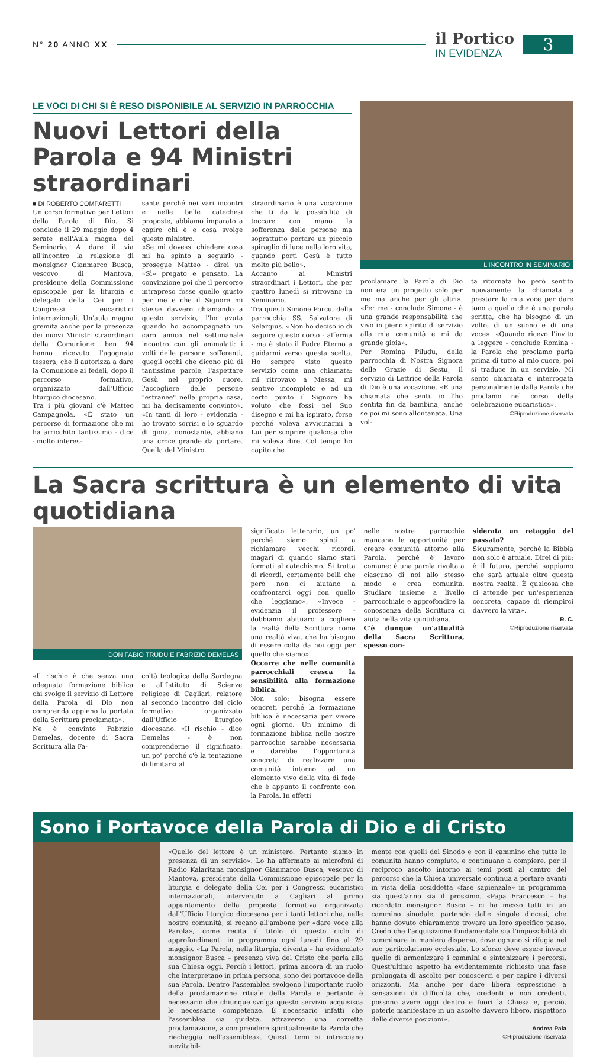N° 20 ANNO XX
il Portico
IN EVIDENZA
3
LE VOCI DI CHI SI È RESO DISPONIBILE AL SERVIZIO IN PARROCCHIA
Nuovi Lettori della Parola e 94 Ministri straordinari
■ DI ROBERTO COMPARETTI
Un corso formativo per Lettori della Parola di Dio. Si conclude il 29 maggio dopo 4 serate nell'Aula magna del Seminario. A dare il via all'incontro la relazione di monsignor Gianmarco Busca, vescovo di Mantova, presidente della Commissione episcopale per la liturgia e delegato della Cei per i Congressi eucaristici internazionali. Un'aula magna gremita anche per la presenza dei nuovi Ministri straordinari della Comunione: ben 94 hanno ricevuto l'agognata tessera, che li autorizza a dare la Comunione ai fedeli, dopo il percorso formativo, organizzato dall'Ufficio liturgico diocesano.
Tra i più giovani c'è Matteo Campagnola. «È stato un percorso di formazione che mi ha arricchito tantissimo - dice - molto interes-
sante perché nei vari incontri e nelle belle catechesi proposte, abbiamo imparato a capire chi è e cosa svolge questo ministro.
«Se mi dovessi chiedere cosa mi ha spinto a seguirlo - prosegue Matteo - direi un «Sì» pregato e pensato. La convinzione poi che il percorso intrapreso fosse quello giusto per me e che il Signore mi stesse davvero chiamando a questo servizio, l'ho avuta quando ho accompagnato un caro amico nel settimanale incontro con gli ammalati: i volti delle persone sofferenti, quegli occhi che dicono più di tantissime parole, l'aspettare Gesù nel proprio cuore, l'accogliere delle persone "estranee" nella propria casa, mi ha decisamente convinto». «In tanti di loro - evidenzia - ho trovato sorrisi e lo sguardo di gioia, nonostante, abbiano una croce grande da portare. Quella del Ministro
straordinario è una vocazione che ti da la possibilità di toccare con mano la sofferenza delle persone ma soprattutto portare un piccolo spiraglio di luce nella loro vita, quando porti Gesù è tutto molto più bello».
Accanto ai Ministri straordinari i Lettori, che per quattro lunedì si ritrovano in Seminario.
Tra questi Simone Porcu, della parrocchia SS. Salvatore di Selargius. «Non ho deciso io di seguire questo corso - afferma - ma è stato il Padre Eterno a guidarmi verso questa scelta. Ho sempre visto questo servizio come una chiamata: mi ritrovavo a Messa, mi sentivo incompleto e ad un certo punto il Signore ha voluto che fossi nel Suo disegno e mi ha ispirato, forse perché voleva avvicinarmi a Lui per scoprire qualcosa che mi voleva dire. Col tempo ho capito che
L'INCONTRO IN SEMINARIO
proclamare la Parola di Dio non era un progetto solo per me ma anche per gli altri». «Per me - conclude Simone - è una grande responsabilità che vivo in pieno spirito di servizio alla mia comunità e mi da grande gioia».
Per Romina Piludu, della parrocchia di Nostra Signora delle Grazie di Sestu, il servizio di Lettrice della Parola di Dio è una vocazione. «È una chiamata che senti, io l'ho sentita fin da bambina, anche se poi mi sono allontanata. Una vol-
ta ritornata ho però sentito nuovamente la chiamata a prestare la mia voce per dare tono a quella che è una parola scritta, che ha bisogno di un volto, di un suono e di una voce». «Quando ricevo l'invito a leggere - conclude Romina - la Parola che proclamo parla prima di tutto al mio cuore, poi si traduce in un servizio. Mi sento chiamata e interrogata personalmente dalla Parola che proclamo nel corso della celebrazione eucaristica».
©Riproduzione riservata
La Sacra scrittura è un elemento di vita quotidiana
DON FABIO TRUDU E FABRIZIO DEMELAS
«Il rischio è che senza una adeguata formazione biblica chi svolge il servizio di Lettore della Parola di Dio non comprenda appieno la portata della Scrittura proclamata».
Ne è convinto Fabrizio Demelas, docente di Sacra Scrittura alla Fa-
coltà teologica della Sardegna e all'Istituto di Scienze religiose di Cagliari, relatore al secondo incontro del ciclo formativo organizzato dall'Ufficio liturgico diocesano. «Il rischio - dice Demelas - è non comprenderne il significato: un po' perché c'è la tentazione di limitarsi al
significato letterario, un po' perché siamo spinti a richiamare vecchi ricordi, magari di quando siamo stati formati al catechismo. Si tratta di ricordi, certamente belli che però non ci aiutano a confrontarci oggi con quello che leggiamo». «Invece - evidenzia il professore - dobbiamo abituarci a cogliere la realtà della Scrittura come una realtà viva, che ha bisogno di essere colta da noi oggi per quello che siamo».
Occorre che nelle comunità parrocchiali cresca la sensibilità alla formazione biblica.
Non solo: bisogna essere concreti perché la formazione biblica è necessaria per vivere ogni giorno. Un minimo di formazione biblica nelle nostre parrocchie sarebbe necessaria e darebbe l'opportunità concreta di realizzare una comunità intorno ad un elemento vivo della vita di fede che è appunto il confronto con la Parola. In effetti
nelle nostre parrocchie mancano le opportunità per creare comunità attorno alla Parola, perché è lavoro comune: è una parola rivolta a ciascuno di noi allo stesso modo e crea comunità. Studiare insieme a livello parrocchiale e approfondire la conoscenza della Scrittura ci aiuta nella vita quotidiana.
C'è dunque un'attualità della Sacra Scrittura, spesso con-
siderata un retaggio del passato?
Sicuramente, perché la Bibbia non solo è attuale. Direi di più: è il futuro, perché sappiamo che sarà attuale oltre questa nostra realtà. È qualcosa che ci attende per un'esperienza concreta, capace di riempirci davvero la vita».
R. C.
©Riproduzione riservata
Sono i Portavoce della Parola di Dio e di Cristo
«Quello del lettore è un ministero. Pertanto siamo in presenza di un servizio». Lo ha affermato ai microfoni di Radio Kalaritana monsignor Gianmarco Busca, vescovo di Mantova, presidente della Commissione episcopale per la liturgia e delegato della Cei per i Congressi eucaristici internazionali, intervenuto a Cagliari al primo appuntamento della proposta formativa organizzata dall'Ufficio liturgico diocesano per i tanti lettori che, nelle nostre comunità, si recano all'ambone per «dare voce alla Parola», come recita il titolo di questo ciclo di approfondimenti in programma ogni lunedì fino al 29 maggio. «La Parola, nella liturgia, diventa – ha evidenziato monsignor Busca – presenza viva del Cristo che parla alla sua Chiesa oggi. Perciò i lettori, prima ancora di un ruolo che interpretano in prima persona, sono dei portavoce della sua Parola. Dentro l'assemblea svolgono l'importante ruolo della proclamazione rituale della Parola e pertanto è necessario che chiunque svolga questo servizio acquisisca le necessarie competenze. È necessario infatti che l'assemblea sia guidata, attraverso una corretta proclamazione, a comprendere spiritualmente la Parola che riecheggia nell'assemblea». Questi temi si intrecciano inevitabil-
mente con quelli del Sinodo e con il cammino che tutte le comunità hanno compiuto, e continuano a compiere, per il reciproco ascolto intorno ai temi posti al centro del percorso che la Chiesa universale continua a portare avanti in vista della cosiddetta «fase sapienzale» in programma sia quest'anno sia il prossimo. «Papa Francesco – ha ricordato monsignor Busca – ci ha messo tutti in un cammino sinodale, partendo dalle singole diocesi, che hanno dovuto chiaramente trovare un loro specifico passo. Credo che l'acquisizione fondamentale sia l'impossibilità di camminare in maniera dispersa, dove ognuno si rifugia nel suo particolarismo ecclesiale. Lo sforzo deve essere invece quello di armonizzare i cammini e sintonizzare i percorsi. Quest'ultimo aspetto ha evidentemente richiesto una fase prolungata di ascolto per conoscerci e per capire i diversi orizzonti. Ma anche per dare libera espressione a sensazioni di difficoltà che, credenti e non credenti, possono avere oggi dentro e fuori la Chiesa e, perciò, poterle manifestare in un ascolto davvero libero, rispettoso delle diverse posizioni».
Andrea Pala
©Riproduzione riservata